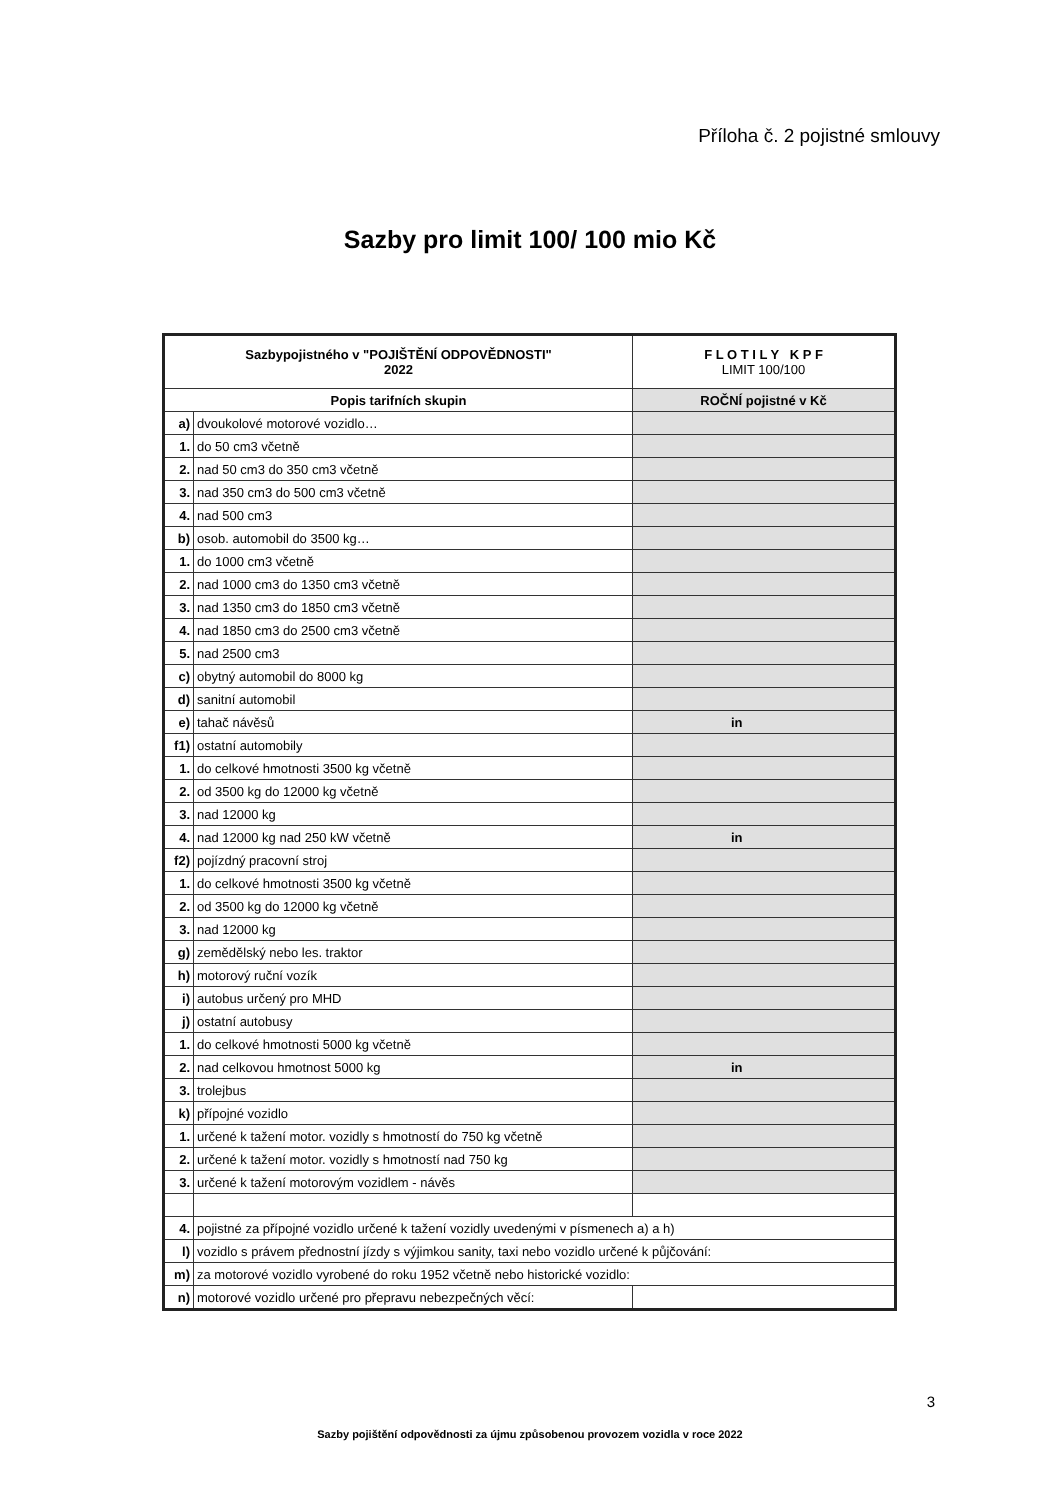Příloha č. 2 pojistné smlouvy
Sazby pro limit 100/ 100 mio Kč
| Sazbypojistného v "POJIŠTĚNÍ ODPOVĚDNOSTI" 2022 | | F L O T I L Y K P F LIMIT 100/100 |
| --- | --- | --- |
| Popis tarifních skupin | | ROČNÍ pojistné v Kč |
| a) | dvoukolové motorové vozidlo… | |
| 1. | do 50 cm3 včetně | |
| 2. | nad 50 cm3 do 350 cm3 včetně | |
| 3. | nad 350 cm3 do 500 cm3 včetně | |
| 4. | nad 500 cm3 | |
| b) | osob. automobil do 3500 kg… | |
| 1. | do 1000 cm3 včetně | |
| 2. | nad 1000 cm3 do 1350 cm3 včetně | |
| 3. | nad 1350 cm3 do 1850 cm3 včetně | |
| 4. | nad 1850 cm3 do 2500 cm3 včetně | |
| 5. | nad 2500 cm3 | |
| c) | obytný automobil do 8000 kg | |
| d) | sanitní automobil | |
| e) | tahač návěsů | in |
| f1) | ostatní automobily | |
| 1. | do celkové hmotnosti 3500 kg včetně | |
| 2. | od 3500 kg do 12000 kg včetně | |
| 3. | nad 12000 kg | |
| 4. | nad 12000 kg nad 250 kW včetně | in |
| f2) | pojízdný pracovní stroj | |
| 1. | do celkové hmotnosti 3500 kg včetně | |
| 2. | od 3500 kg do 12000 kg včetně | |
| 3. | nad 12000 kg | |
| g) | zemědělský nebo les. traktor | |
| h) | motorový ruční vozík | |
| i) | autobus určený pro MHD | |
| j) | ostatní autobusy | |
| 1. | do celkové hmotnosti 5000 kg včetně | |
| 2. | nad celkovou hmotnost 5000 kg | in |
| 3. | trolejbus | |
| k) | přípojné vozidlo | |
| 1. | určené k tažení motor. vozidly s hmotností do 750 kg včetně | |
| 2. | určené k tažení motor. vozidly s hmotností nad 750 kg | |
| 3. | určené k tažení motorovým vozidlem - návěs | |
| 4. | pojistné za přípojné vozidlo určené k tažení vozidly uvedenými v písmenech a) a h) | |
| l) | vozidlo s právem přednostní jízdy s výjimkou sanity, taxi nebo vozidlo určené k půjčování: | |
| m) | za motorové vozidlo vyrobené do roku 1952 včetně nebo historické vozidlo: | |
| n) | motorové vozidlo určené pro přepravu nebezpečných věcí: | |
3
Sazby pojištění odpovědnosti za újmu způsobenou provozem vozidla v roce 2022